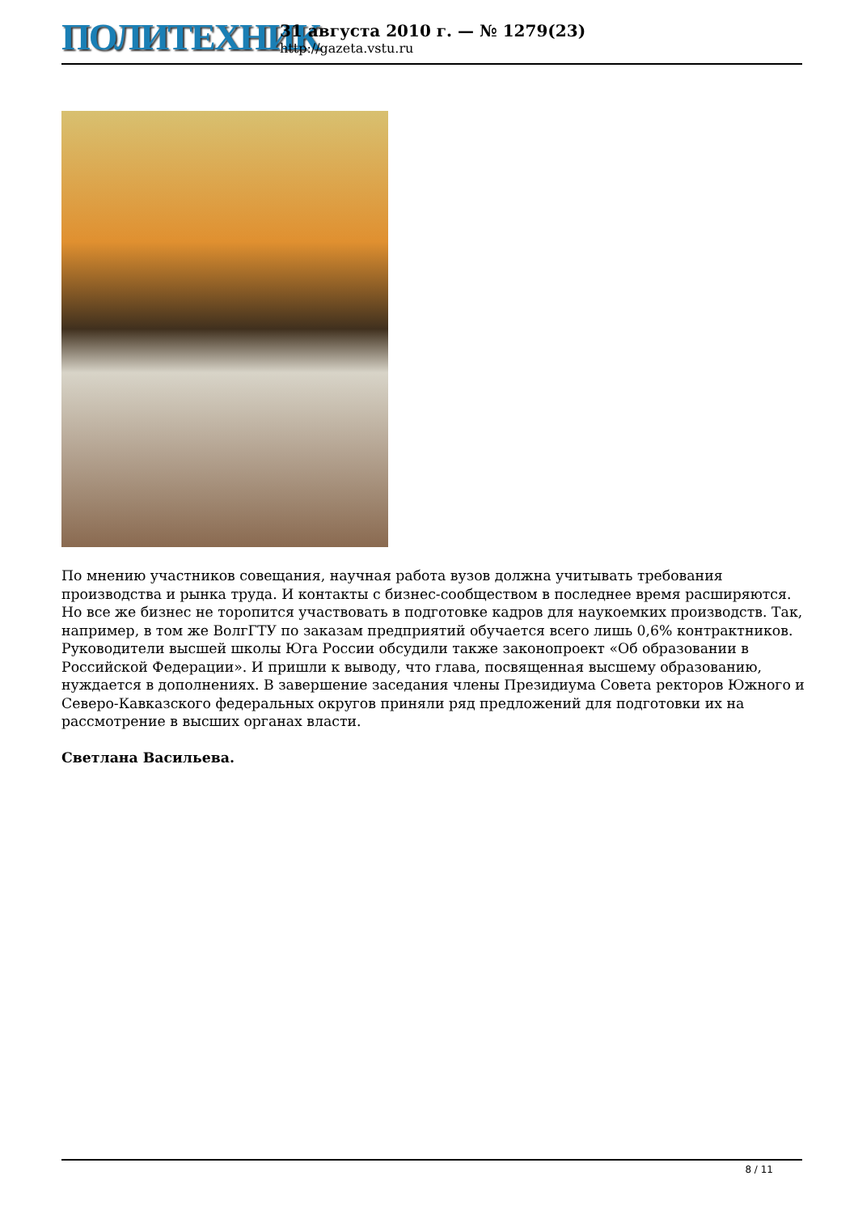ПОЛИТЕХНИК
31 августа 2010 г. — № 1279(23)
http://gazeta.vstu.ru
По мнению участников совещания, научная работа вузов должна учитывать требования производства и рынка труда. И контакты с бизнес-сообществом в последнее время расширяются. Но все же бизнес не торопится участвовать в подготовке кадров для наукоемких производств. Так, например, в том же ВолгГТУ по заказам предприятий обучается всего лишь 0,6% контрактников.
Руководители высшей школы Юга России обсудили также законопроект «Об образовании в Российской Федерации». И пришли к выводу, что глава, посвященная высшему образованию, нуждается в дополнениях. В завершение заседания члены Президиума Совета ректоров Южного и Северо-Кавказского федеральных округов приняли ряд предложений для подготовки их на рассмотрение в высших органах власти.
Светлана Васильева.
8 / 11